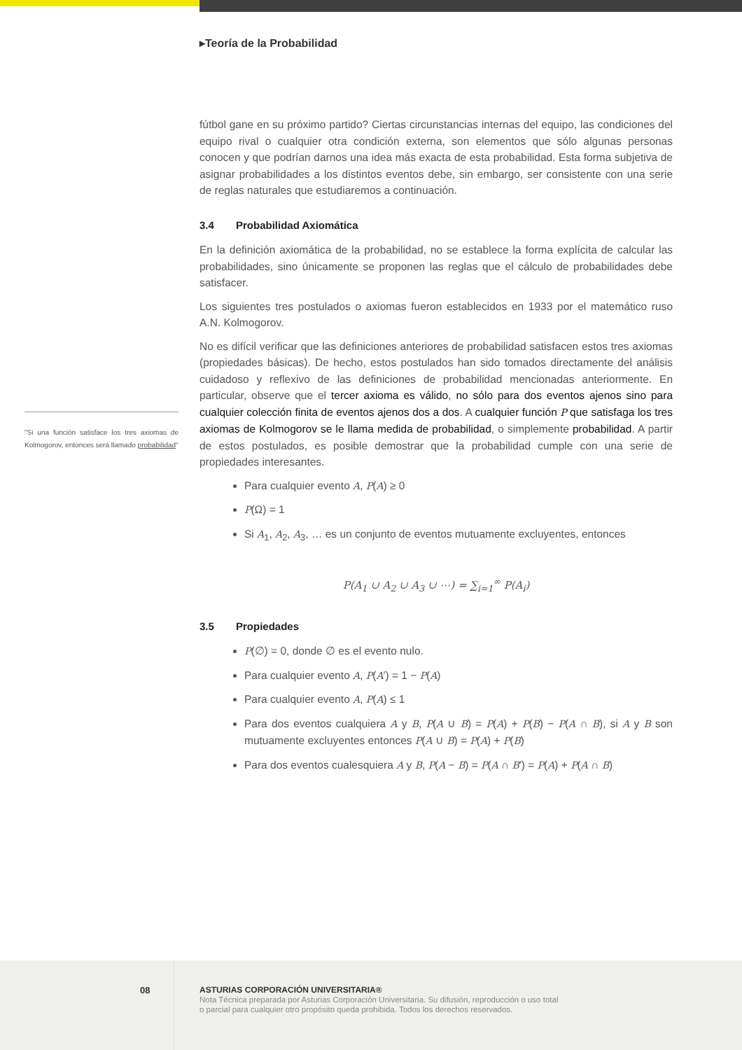▸Teoría de la Probabilidad
fútbol gane en su próximo partido? Ciertas circunstancias internas del equipo, las condiciones del equipo rival o cualquier otra condición externa, son elementos que sólo algunas personas conocen y que podrían darnos una idea más exacta de esta probabilidad. Esta forma subjetiva de asignar probabilidades a los distintos eventos debe, sin embargo, ser consistente con una serie de reglas naturales que estudiaremos a continuación.
3.4 Probabilidad Axiomática
En la definición axiomática de la probabilidad, no se establece la forma explícita de calcular las probabilidades, sino únicamente se proponen las reglas que el cálculo de probabilidades debe satisfacer.
Los siguientes tres postulados o axiomas fueron establecidos en 1933 por el matemático ruso A.N. Kolmogorov.
No es difícil verificar que las definiciones anteriores de probabilidad satisfacen estos tres axiomas (propiedades básicas). De hecho, estos postulados han sido tomados directamente del análisis cuidadoso y reflexivo de las definiciones de probabilidad mencionadas anteriormente. En particular, observe que el tercer axioma es válido, no sólo para dos eventos ajenos sino para cualquier colección finita de eventos ajenos dos a dos. A cualquier función P que satisfaga los tres axiomas de Kolmogorov se le llama medida de probabilidad, o simplemente probabilidad. A partir de estos postulados, es posible demostrar que la probabilidad cumple con una serie de propiedades interesantes.
Para cualquier evento A, P(A) ≥ 0
P(Ω) = 1
Si A<sub>1</sub>, A<sub>2</sub>, A<sub>3</sub>, … es un conjunto de eventos mutuamente excluyentes, entonces
P(A<sub>1</sub> ∪ A<sub>2</sub> ∪ A<sub>3</sub> ∪ ⋯) = ∑<sub>i=1</sub><sup>∞</sup> P(A<sub>i</sub>)
3.5 Propiedades
P(∅) = 0, donde ∅ es el evento nulo.
Para cualquier evento A, P(A′) = 1 − P(A)
Para cualquier evento A, P(A) ≤ 1
Para dos eventos cualquiera A y B, P(A ∪ B) = P(A) + P(B) − P(A ∩ B), si A y B son mutuamente excluyentes entonces P(A ∪ B) = P(A) + P(B)
Para dos eventos cualesquiera A y B, P(A − B) = P(A ∩ B′) = P(A) + P(A ∩ B)
"Si una función satisface los tres axiomas de Kolmogorov, entonces será llamado probabilidad"
08
ASTURIAS CORPORACIÓN UNIVERSITARIA®
Nota Técnica preparada por Asturias Corporación Universitaria. Su difusión, reproducción o uso total
o parcial para cualquier otro propósito queda prohibida. Todos los derechos reservados.